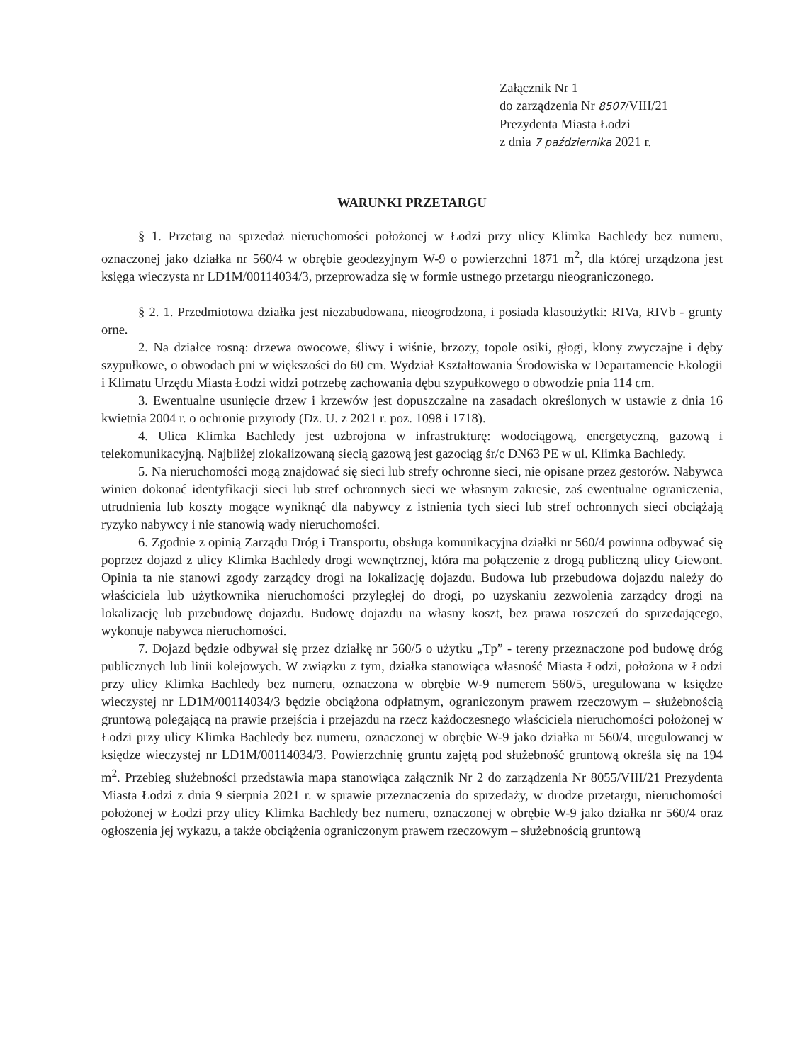Załącznik Nr 1
do zarządzenia Nr 8507/VIII/21
Prezydenta Miasta Łodzi
z dnia 7 października 2021 r.
WARUNKI PRZETARGU
§ 1. Przetarg na sprzedaż nieruchomości położonej w Łodzi przy ulicy Klimka Bachledy bez numeru, oznaczonej jako działka nr 560/4 w obrębie geodezyjnym W-9 o powierzchni 1871 m<sup>2</sup>, dla której urządzona jest księga wieczysta nr LD1M/00114034/3, przeprowadza się w formie ustnego przetargu nieograniczonego.
§ 2. 1. Przedmiotowa działka jest niezabudowana, nieogrodzona, i posiada klasoużytki: RIVa, RIVb - grunty orne.
2. Na działce rosną: drzewa owocowe, śliwy i wiśnie, brzozy, topole osiki, głogi, klony zwyczajne i dęby szypułkowe, o obwodach pni w większości do 60 cm. Wydział Kształtowania Środowiska w Departamencie Ekologii i Klimatu Urzędu Miasta Łodzi widzi potrzebę zachowania dębu szypułkowego o obwodzie pnia 114 cm.
3. Ewentualne usunięcie drzew i krzewów jest dopuszczalne na zasadach określonych w ustawie z dnia 16 kwietnia 2004 r. o ochronie przyrody (Dz. U. z 2021 r. poz. 1098 i 1718).
4. Ulica Klimka Bachledy jest uzbrojona w infrastrukturę: wodociągową, energetyczną, gazową i telekomunikacyjną. Najbliżej zlokalizowaną siecią gazową jest gazociąg śr/c DN63 PE w ul. Klimka Bachledy.
5. Na nieruchomości mogą znajdować się sieci lub strefy ochronne sieci, nie opisane przez gestorów. Nabywca winien dokonać identyfikacji sieci lub stref ochronnych sieci we własnym zakresie, zaś ewentualne ograniczenia, utrudnienia lub koszty mogące wyniknąć dla nabywcy z istnienia tych sieci lub stref ochronnych sieci obciążają ryzyko nabywcy i nie stanowią wady nieruchomości.
6. Zgodnie z opinią Zarządu Dróg i Transportu, obsługa komunikacyjna działki nr 560/4 powinna odbywać się poprzez dojazd z ulicy Klimka Bachledy drogi wewnętrznej, która ma połączenie z drogą publiczną ulicy Giewont. Opinia ta nie stanowi zgody zarządcy drogi na lokalizację dojazdu. Budowa lub przebudowa dojazdu należy do właściciela lub użytkownika nieruchomości przyległej do drogi, po uzyskaniu zezwolenia zarządcy drogi na lokalizację lub przebudowę dojazdu. Budowę dojazdu na własny koszt, bez prawa roszczeń do sprzedającego, wykonuje nabywca nieruchomości.
7. Dojazd będzie odbywał się przez działkę nr 560/5 o użytku „Tp” - tereny przeznaczone pod budowę dróg publicznych lub linii kolejowych. W związku z tym, działka stanowiąca własność Miasta Łodzi, położona w Łodzi przy ulicy Klimka Bachledy bez numeru, oznaczona w obrębie W-9 numerem 560/5, uregulowana w księdze wieczystej nr LD1M/00114034/3 będzie obciążona odpłatnym, ograniczonym prawem rzeczowym – służebnością gruntową polegającą na prawie przejścia i przejazdu na rzecz każdoczesnego właściciela nieruchomości położonej w Łodzi przy ulicy Klimka Bachledy bez numeru, oznaczonej w obrębie W-9 jako działka nr 560/4, uregulowanej w księdze wieczystej nr LD1M/00114034/3. Powierzchnię gruntu zajętą pod służebność gruntową określa się na 194 m<sup>2</sup>. Przebieg służebności przedstawia mapa stanowiąca załącznik Nr 2 do zarządzenia Nr 8055/VIII/21 Prezydenta Miasta Łodzi z dnia 9 sierpnia 2021 r. w sprawie przeznaczenia do sprzedaży, w drodze przetargu, nieruchomości położonej w Łodzi przy ulicy Klimka Bachledy bez numeru, oznaczonej w obrębie W-9 jako działka nr 560/4 oraz ogłoszenia jej wykazu, a także obciążenia ograniczonym prawem rzeczowym – służebnością gruntową